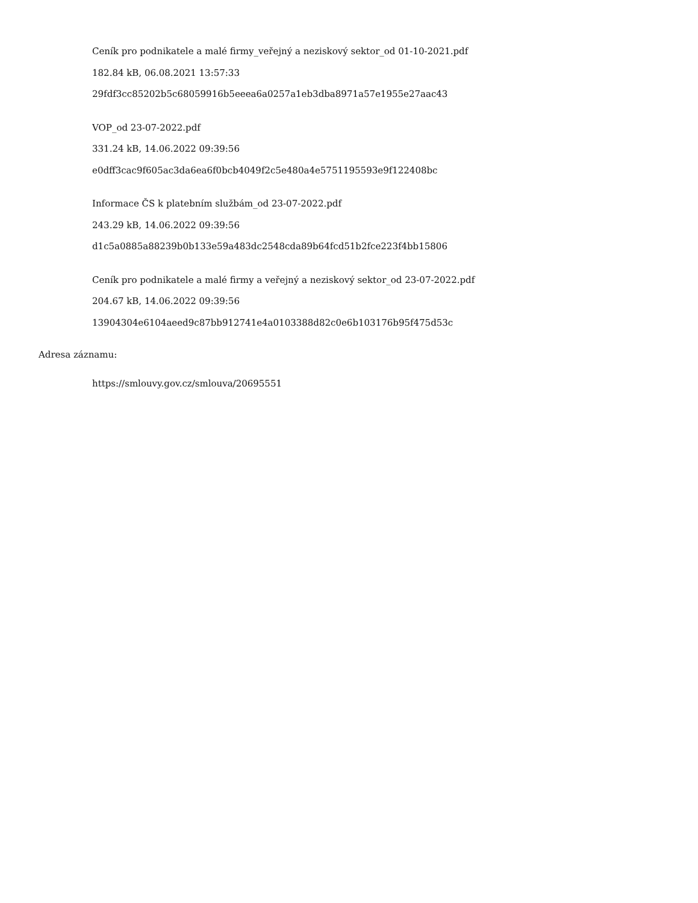Ceník pro podnikatele a malé firmy_veřejný a neziskový sektor_od 01-10-2021.pdf
182.84 kB, 06.08.2021 13:57:33
29fdf3cc85202b5c68059916b5eeea6a0257a1eb3dba8971a57e1955e27aac43
VOP_od 23-07-2022.pdf
331.24 kB, 14.06.2022 09:39:56
e0dff3cac9f605ac3da6ea6f0bcb4049f2c5e480a4e5751195593e9f122408bc
Informace ČS k platebním službám_od 23-07-2022.pdf
243.29 kB, 14.06.2022 09:39:56
d1c5a0885a88239b0b133e59a483dc2548cda89b64fcd51b2fce223f4bb15806
Ceník pro podnikatele a malé firmy a veřejný a neziskový sektor_od 23-07-2022.pdf
204.67 kB, 14.06.2022 09:39:56
13904304e6104aeed9c87bb912741e4a0103388d82c0e6b103176b95f475d53c
Adresa záznamu:
https://smlouvy.gov.cz/smlouva/20695551